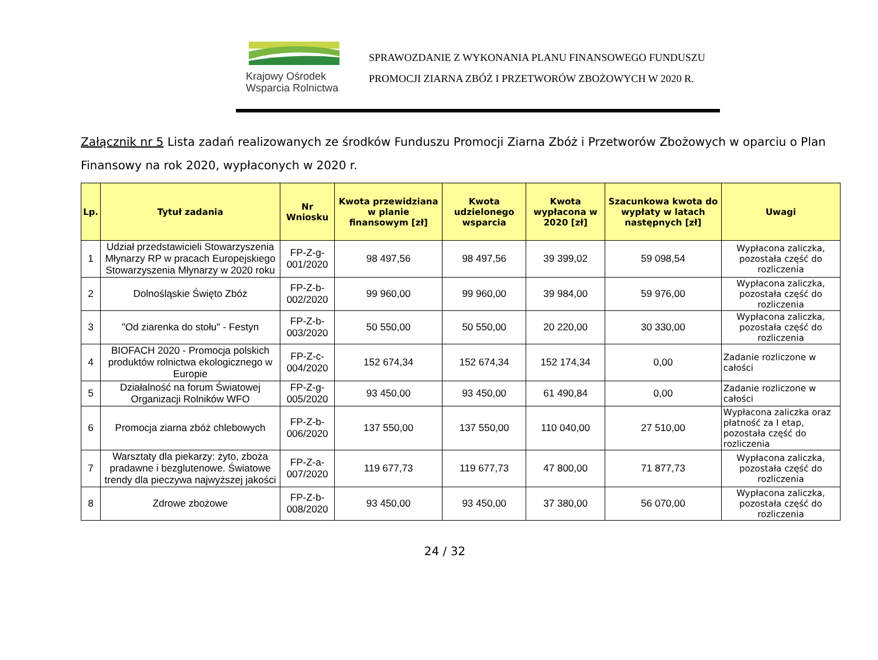Krajowy Ośrodek
Wsparcia Rolnictwa
SPRAWOZDANIE Z WYKONANIA PLANU FINANSOWEGO FUNDUSZU
PROMOCJI ZIARNA ZBÓŻ I PRZETWORÓW ZBOŻOWYCH W 2020 R.
Załącznik nr 5 Lista zadań realizowanych ze środków Funduszu Promocji Ziarna Zbóż i Przetworów Zbożowych w oparciu o Plan Finansowy na rok 2020, wypłaconych w 2020 r.
| Lp. | Tytuł zadania | Nr Wniosku | Kwota przewidziana w planie finansowym [zł] | Kwota udzielonego wsparcia | Kwota wypłacona w 2020 [zł] | Szacunkowa kwota do wypłaty w latach następnych [zł] | Uwagi |
| --- | --- | --- | --- | --- | --- | --- | --- |
| 1 | Udział przedstawicieli Stowarzyszenia Młynarzy RP w pracach Europejskiego Stowarzyszenia Młynarzy w 2020 roku | FP-Z-g-001/2020 | 98 497,56 | 98 497,56 | 39 399,02 | 59 098,54 | Wypłacona zaliczka, pozostała część do rozliczenia |
| 2 | Dolnośląskie Święto Zbóż | FP-Z-b-002/2020 | 99 960,00 | 99 960,00 | 39 984,00 | 59 976,00 | Wypłacona zaliczka, pozostała część do rozliczenia |
| 3 | "Od ziarenka do stołu" - Festyn | FP-Z-b-003/2020 | 50 550,00 | 50 550,00 | 20 220,00 | 30 330,00 | Wypłacona zaliczka, pozostała część do rozliczenia |
| 4 | BIOFACH 2020 - Promocja polskich produktów rolnictwa ekologicznego w Europie | FP-Z-c-004/2020 | 152 674,34 | 152 674,34 | 152 174,34 | 0,00 | Zadanie rozliczone w całości |
| 5 | Działalność na forum Światowej Organizacji Rolników WFO | FP-Z-g-005/2020 | 93 450,00 | 93 450,00 | 61 490,84 | 0,00 | Zadanie rozliczone w całości |
| 6 | Promocja ziarna zbóż chlebowych | FP-Z-b-006/2020 | 137 550,00 | 137 550,00 | 110 040,00 | 27 510,00 | Wypłacona zaliczka oraz płatność za I etap, pozostała część do rozliczenia |
| 7 | Warsztaty dla piekarzy: żyto, zboża pradawne i bezglutenowe. Światowe trendy dla pieczywa najwyższej jakości | FP-Z-a-007/2020 | 119 677,73 | 119 677,73 | 47 800,00 | 71 877,73 | Wypłacona zaliczka, pozostała część do rozliczenia |
| 8 | Zdrowe zbożowe | FP-Z-b-008/2020 | 93 450,00 | 93 450,00 | 37 380,00 | 56 070,00 | Wypłacona zaliczka, pozostała część do rozliczenia |
24 / 32